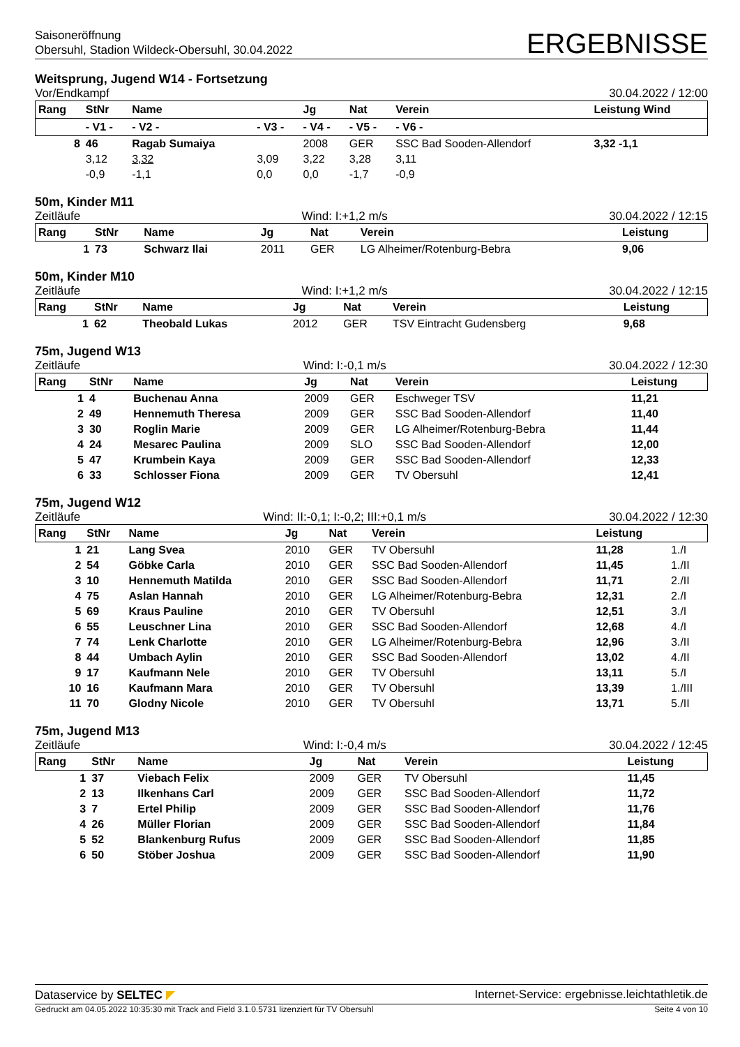Saisoneröffnung
Obersuhl, Stadion Wildeck-Obersuhl, 30.04.2022
ERGEBNISSE
Weitsprung, Jugend W14 - Fortsetzung
Vor/Endkampf 30.04.2022 / 12:00
| Rang | StNr | Name | | Jg | Nat | Verein | Leistung Wind |
| --- | --- | --- | --- | --- | --- | --- | --- |
| | - V1 - | - V2 - | - V3 - | - V4 - | - V5 - | - V6 - | |
| 8 | 46 | Ragab Sumaiya | | 2008 | GER | SSC Bad Sooden-Allendorf | 3,32 -1,1 |
| | 3,12 | 3,32 | 3,09 | 3,22 | 3,28 | 3,11 | |
| | -0,9 | -1,1 | 0,0 | 0,0 | -1,7 | -0,9 | |
50m, Kinder M11
Zeitläufe Wind: I:+1,2 m/s 30.04.2022 / 12:15
| Rang | StNr | Name | Jg | Nat | Verein | Leistung |
| --- | --- | --- | --- | --- | --- | --- |
| 1 | 73 | Schwarz Ilai | 2011 | GER | LG Alheimer/Rotenburg-Bebra | 9,06 |
50m, Kinder M10
Zeitläufe Wind: I:+1,2 m/s 30.04.2022 / 12:15
| Rang | StNr | Name | Jg | Nat | Verein | Leistung |
| --- | --- | --- | --- | --- | --- | --- |
| 1 | 62 | Theobald Lukas | 2012 | GER | TSV Eintracht Gudensberg | 9,68 |
75m, Jugend W13
Zeitläufe Wind: I:-0,1 m/s 30.04.2022 / 12:30
| Rang | StNr | Name | Jg | Nat | Verein | Leistung |
| --- | --- | --- | --- | --- | --- | --- |
| 1 | 4 | Buchenau Anna | 2009 | GER | Eschweger TSV | 11,21 |
| 2 | 49 | Hennemuth Theresa | 2009 | GER | SSC Bad Sooden-Allendorf | 11,40 |
| 3 | 30 | Roglin Marie | 2009 | GER | LG Alheimer/Rotenburg-Bebra | 11,44 |
| 4 | 24 | Mesarec Paulina | 2009 | SLO | SSC Bad Sooden-Allendorf | 12,00 |
| 5 | 47 | Krumbein Kaya | 2009 | GER | SSC Bad Sooden-Allendorf | 12,33 |
| 6 | 33 | Schlosser Fiona | 2009 | GER | TV Obersuhl | 12,41 |
75m, Jugend W12
Zeitläufe Wind: II:-0,1; I:-0,2; III:+0,1 m/s 30.04.2022 / 12:30
| Rang | StNr | Name | Jg | Nat | Verein | Leistung | |
| --- | --- | --- | --- | --- | --- | --- | --- |
| 1 | 21 | Lang Svea | 2010 | GER | TV Obersuhl | 11,28 | 1./I |
| 2 | 54 | Göbke Carla | 2010 | GER | SSC Bad Sooden-Allendorf | 11,45 | 1./II |
| 3 | 10 | Hennemuth Matilda | 2010 | GER | SSC Bad Sooden-Allendorf | 11,71 | 2./II |
| 4 | 75 | Aslan Hannah | 2010 | GER | LG Alheimer/Rotenburg-Bebra | 12,31 | 2./I |
| 5 | 69 | Kraus Pauline | 2010 | GER | TV Obersuhl | 12,51 | 3./I |
| 6 | 55 | Leuschner Lina | 2010 | GER | SSC Bad Sooden-Allendorf | 12,68 | 4./I |
| 7 | 74 | Lenk Charlotte | 2010 | GER | LG Alheimer/Rotenburg-Bebra | 12,96 | 3./II |
| 8 | 44 | Umbach Aylin | 2010 | GER | SSC Bad Sooden-Allendorf | 13,02 | 4./II |
| 9 | 17 | Kaufmann Nele | 2010 | GER | TV Obersuhl | 13,11 | 5./I |
| 10 | 16 | Kaufmann Mara | 2010 | GER | TV Obersuhl | 13,39 | 1./III |
| 11 | 70 | Glodny Nicole | 2010 | GER | TV Obersuhl | 13,71 | 5./II |
75m, Jugend M13
Zeitläufe Wind: I:-0,4 m/s 30.04.2022 / 12:45
| Rang | StNr | Name | Jg | Nat | Verein | Leistung |
| --- | --- | --- | --- | --- | --- | --- |
| 1 | 37 | Viebach Felix | 2009 | GER | TV Obersuhl | 11,45 |
| 2 | 13 | Ilkenhans Carl | 2009 | GER | SSC Bad Sooden-Allendorf | 11,72 |
| 3 | 7 | Ertel Philip | 2009 | GER | SSC Bad Sooden-Allendorf | 11,76 |
| 4 | 26 | Müller Florian | 2009 | GER | SSC Bad Sooden-Allendorf | 11,84 |
| 5 | 52 | Blankenburg Rufus | 2009 | GER | SSC Bad Sooden-Allendorf | 11,85 |
| 6 | 50 | Stöber Joshua | 2009 | GER | SSC Bad Sooden-Allendorf | 11,90 |
Dataservice by SELTEC ◤ Internet-Service: ergebnisse.leichtathletik.de
Gedruckt am 04.05.2022 10:35:30 mit Track and Field 3.1.0.5731 lizenziert für TV Obersuhl Seite 4 von 10